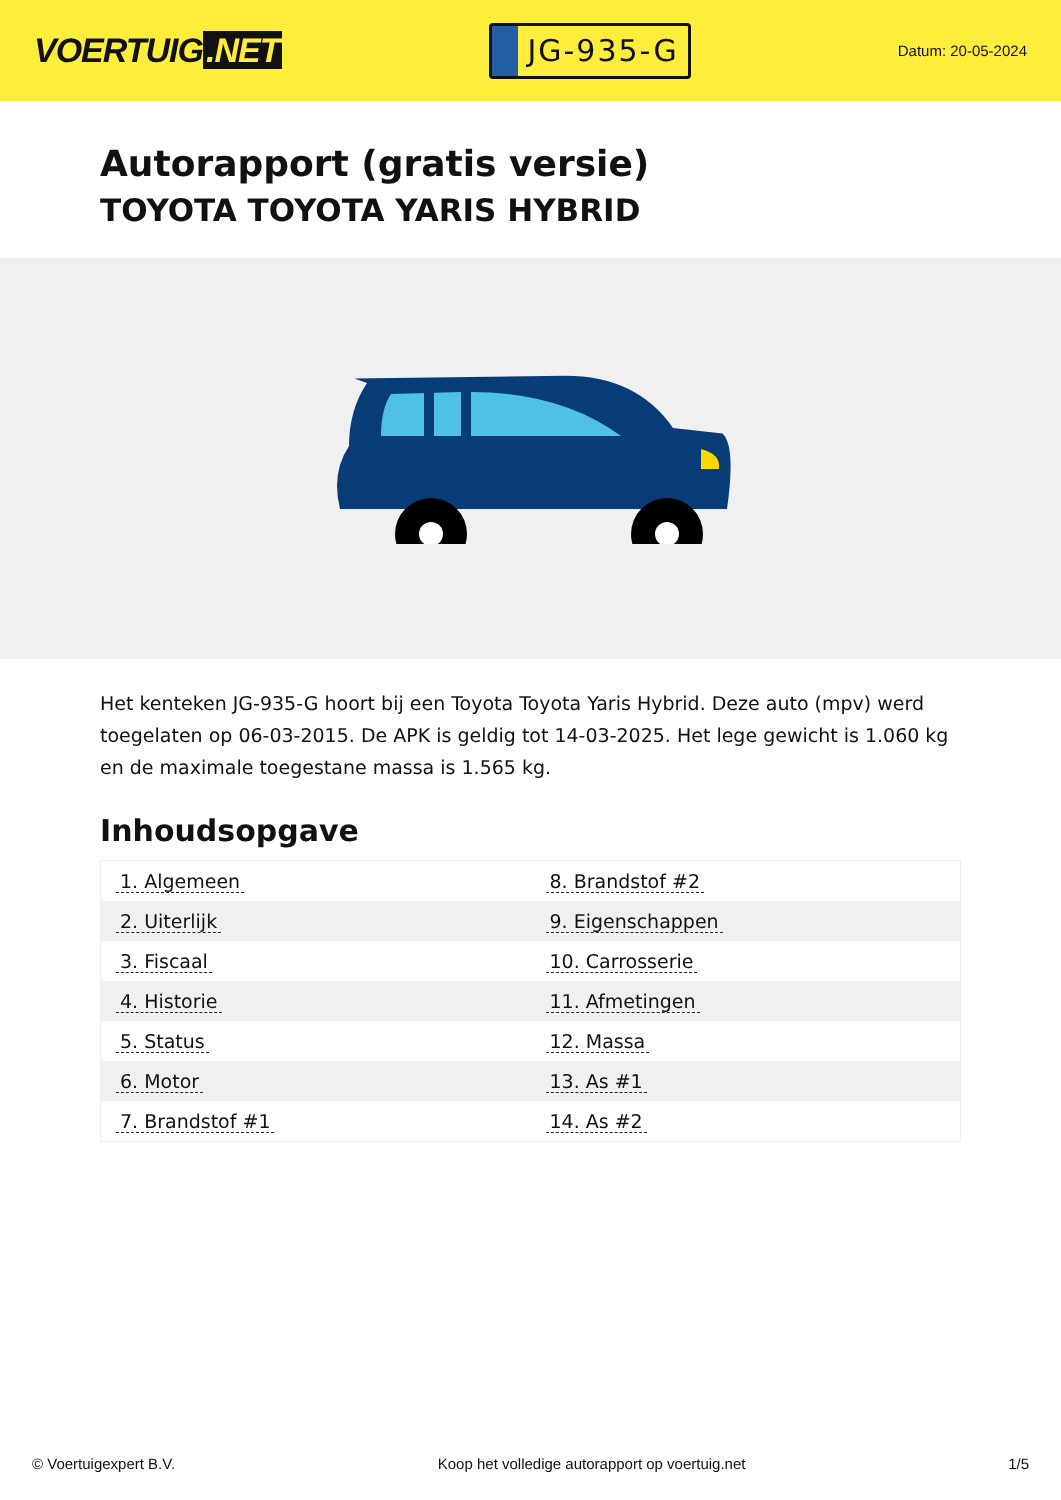VOERTUIG.NET
JG-935-G
Datum: 20-05-2024
Autorapport (gratis versie)
TOYOTA TOYOTA YARIS HYBRID
Het kenteken JG-935-G hoort bij een Toyota Toyota Yaris Hybrid. Deze auto (mpv) werd toegelaten op 06-03-2015. De APK is geldig tot 14-03-2025. Het lege gewicht is 1.060 kg en de maximale toegestane massa is 1.565 kg.
Inhoudsopgave
| 1. Algemeen | 8. Brandstof #2 |
| 2. Uiterlijk | 9. Eigenschappen |
| 3. Fiscaal | 10. Carrosserie |
| 4. Historie | 11. Afmetingen |
| 5. Status | 12. Massa |
| 6. Motor | 13. As #1 |
| 7. Brandstof #1 | 14. As #2 |
© Voertuigexpert B.V. Koop het volledige autorapport op voertuig.net
1/5